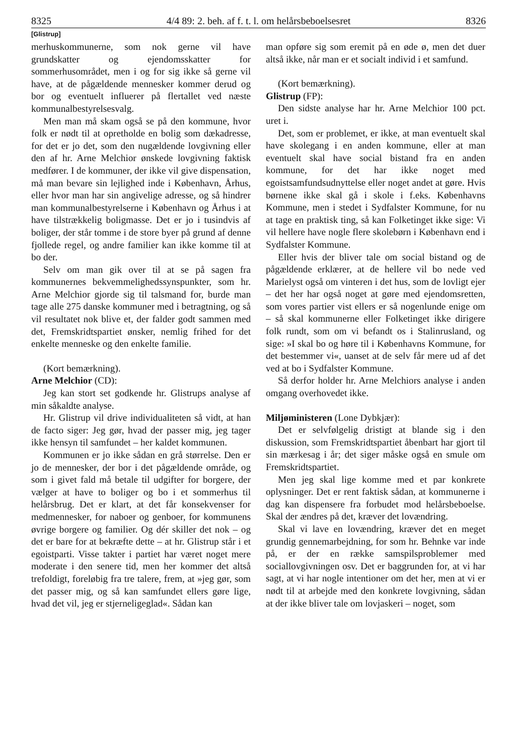8325 4/4 89: 2. beh. af f. t. l. om helårsbeboelsesret 8326
[Glistrup]
merhuskommunerne, som nok gerne vil have grundskatter og ejendomsskatter for sommerhusområdet, men i og for sig ikke så gerne vil have, at de pågældende mennesker kommer derud og bor og eventuelt influerer på flertallet ved næste kommunalbestyrelsesvalg.
Men man må skam også se på den kommune, hvor folk er nødt til at opretholde en bolig som dækadresse, for det er jo det, som den nugældende lovgivning eller den af hr. Arne Melchior ønskede lovgivning faktisk medfører. I de kommuner, der ikke vil give dispensation, må man bevare sin lejlighed inde i København, Århus, eller hvor man har sin angivelige adresse, og så hindrer man kommunalbestyrelserne i København og Århus i at have tilstrækkelig boligmasse. Det er jo i tusindvis af boliger, der står tomme i de store byer på grund af denne fjollede regel, og andre familier kan ikke komme til at bo der.
Selv om man gik over til at se på sagen fra kommunernes bekvemmelighedssynspunkter, som hr. Arne Melchior gjorde sig til talsmand for, burde man tage alle 275 danske kommuner med i betragtning, og så vil resultatet nok blive et, der falder godt sammen med det, Fremskridtspartiet ønsker, nemlig frihed for det enkelte menneske og den enkelte familie.
(Kort bemærkning).
Arne Melchior (CD):
Jeg kan stort set godkende hr. Glistrups analyse af min såkaldte analyse.
Hr. Glistrup vil drive individualiteten så vidt, at han de facto siger: Jeg gør, hvad der passer mig, jeg tager ikke hensyn til samfundet – her kaldet kommunen.
Kommunen er jo ikke sådan en grå størrelse. Den er jo de mennesker, der bor i det pågældende område, og som i givet fald må betale til udgifter for borgere, der vælger at have to boliger og bo i et sommerhus til helårsbrug. Det er klart, at det får konsekvenser for medmennesker, for naboer og genboer, for kommunens øvrige borgere og familier. Og dér skiller det nok – og det er bare for at bekræfte dette – at hr. Glistrup står i et egoistparti. Visse takter i partiet har været noget mere moderate i den senere tid, men her kommer det altså trefoldigt, foreløbig fra tre talere, frem, at »jeg gør, som det passer mig, og så kan samfundet ellers gøre lige, hvad det vil, jeg er stjerneligeglad«. Sådan kan
man opføre sig som eremit på en øde ø, men det duer altså ikke, når man er et socialt individ i et samfund.
(Kort bemærkning).
Glistrup (FP):
Den sidste analyse har hr. Arne Melchior 100 pct. uret i.
Det, som er problemet, er ikke, at man eventuelt skal have skolegang i en anden kommune, eller at man eventuelt skal have social bistand fra en anden kommune, for det har ikke noget med egoistsamfundsudnyttelse eller noget andet at gøre. Hvis børnene ikke skal gå i skole i f.eks. Københavns Kommune, men i stedet i Sydfalster Kommune, for nu at tage en praktisk ting, så kan Folketinget ikke sige: Vi vil hellere have nogle flere skolebørn i København end i Sydfalster Kommune.
Eller hvis der bliver tale om social bistand og de pågældende erklærer, at de hellere vil bo nede ved Marielyst også om vinteren i det hus, som de lovligt ejer – det her har også noget at gøre med ejendomsretten, som vores partier vist ellers er så nogenlunde enige om – så skal kommunerne eller Folketinget ikke dirigere folk rundt, som om vi befandt os i Stalinrusland, og sige: »I skal bo og høre til i Københavns Kommune, for det bestemmer vi«, uanset at de selv får mere ud af det ved at bo i Sydfalster Kommune.
Så derfor holder hr. Arne Melchiors analyse i anden omgang overhovedet ikke.
Miljøministeren (Lone Dybkjær):
Det er selvfølgelig dristigt at blande sig i den diskussion, som Fremskridtspartiet åbenbart har gjort til sin mærkesag i år; det siger måske også en smule om Fremskridtspartiet.
Men jeg skal lige komme med et par konkrete oplysninger. Det er rent faktisk sådan, at kommunerne i dag kan dispensere fra forbudet mod helårsbeboelse. Skal der ændres på det, kræver det lovændring.
Skal vi lave en lovændring, kræver det en meget grundig gennemarbejdning, for som hr. Behnke var inde på, er der en række samspilsproblemer med sociallovgivningen osv. Det er baggrunden for, at vi har sagt, at vi har nogle intentioner om det her, men at vi er nødt til at arbejde med den konkrete lovgivning, sådan at der ikke bliver tale om lovjaskeri – noget, som